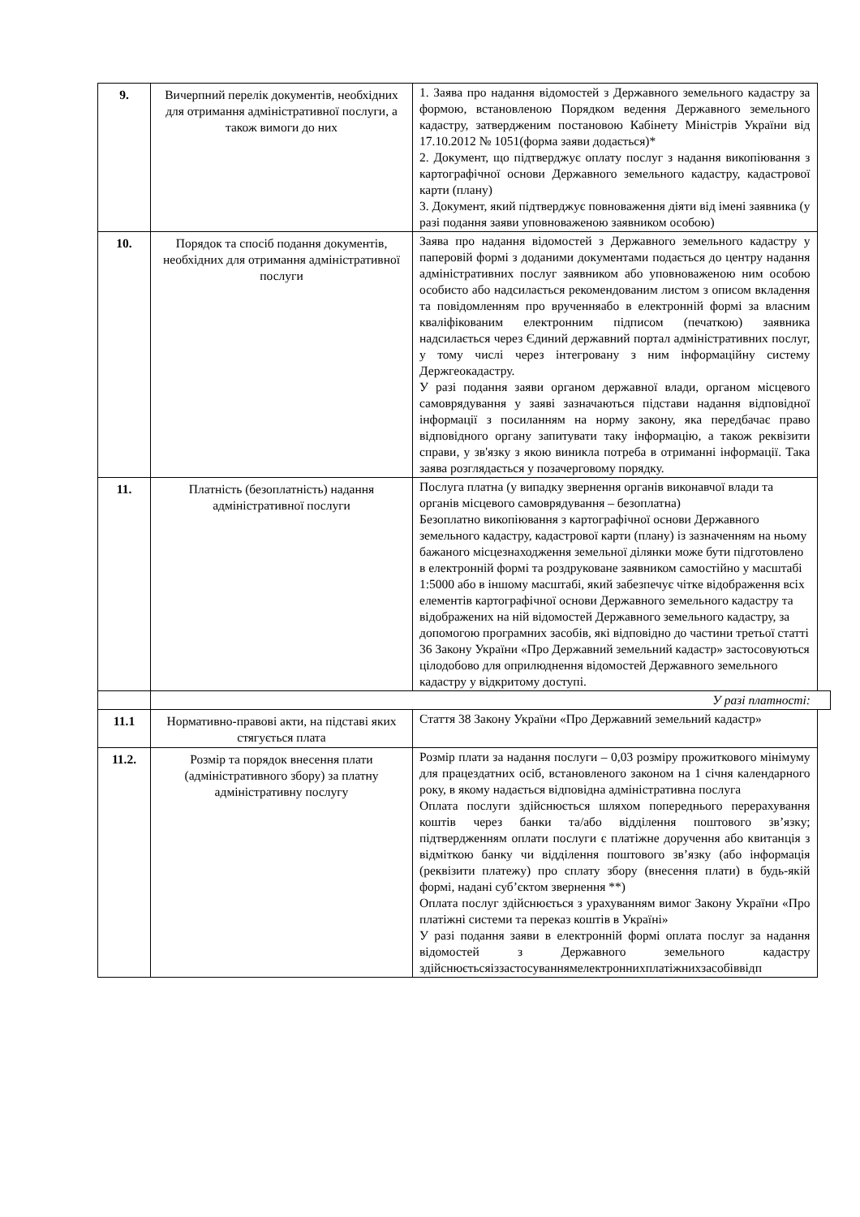| 9. | Вичерпний перелік документів, необхідних для отримання адміністративної послуги, а також вимоги до них | 1. Заява про надання відомостей з Державного земельного кадастру за формою, встановленою Порядком ведення Державного земельного кадастру, затвердженим постановою Кабінету Міністрів України від 17.10.2012 № 1051(форма заяви додається)* 2. Документ, що підтверджує оплату послуг з надання викопіювання з картографічної основи Державного земельного кадастру, кадастрової карти (плану) 3. Документ, який підтверджує повноваження діяти від імені заявника (у разі подання заяви уповноваженою заявником особою) | |
| 10. | Порядок та спосіб подання документів, необхідних для отримання адміністративної послуги | Заява про надання відомостей з Державного земельного кадастру у паперовій формі з доданими документами подається до центру надання адміністративних послуг заявником або уповноваженою ним особою особисто або надсилається рекомендованим листом з описом вкладення та повідомленням про врученняабо в електронній формі за власним кваліфікованим електронним підписом (печаткою) заявника надсилається через Єдиний державний портал адміністративних послуг, у тому числі через інтегровану з ним інформаційну систему Держгеокадастру. У разі подання заяви органом державної влади, органом місцевого самоврядування у заяві зазначаються підстави надання відповідної інформації з посиланням на норму закону, яка передбачає право відповідного органу запитувати таку інформацію, а також реквізити справи, у зв'язку з якою виникла потреба в отриманні інформації. Така заява розглядається у позачерговому порядку. | |
| 11. | Платність (безоплатність) надання адміністративної послуги | Послуга платна (у випадку звернення органів виконавчої влади та органів місцевого самоврядування – безоплатна) Безоплатно викопіювання з картографічної основи Державного земельного кадастру, кадастрової карти (плану) із зазначенням на ньому бажаного місцезнаходження земельної ділянки може бути підготовлено в електронній формі та роздруковане заявником самостійно у масштабі 1:5000 або в іншому масштабі, який забезпечує чітке відображення всіх елементів картографічної основи Державного земельного кадастру та відображених на ній відомостей Державного земельного кадастру, за допомогою програмних засобів, які відповідно до частини третьої статті 36 Закону України «Про Державний земельний кадастр» застосовуються цілодобово для оприлюднення відомостей Державного земельного кадастру у відкритому доступі. | |
| | У разі платності: | | |
| 11.1 | Нормативно-правові акти, на підставі яких стягується плата | Стаття 38 Закону України «Про Державний земельний кадастр» | |
| 11.2. | Розмір та порядок внесення плати (адміністративного збору) за платну адміністративну послугу | Розмір плати за надання послуги – 0,03 розміру прожиткового мінімуму для працездатних осіб, встановленого законом на 1 січня календарного року, в якому надається відповідна адміністративна послуга Оплата послуги здійснюється шляхом попереднього перерахування коштів через банки та/або відділення поштового зв’язку; підтвердженням оплати послуги є платіжне доручення або квитанція з відміткою банку чи відділення поштового зв’язку (або інформація (реквізити платежу) про сплату збору (внесення плати) в будь-якій формі, надані суб’єктом звернення **) Оплата послуг здійснюється з урахуванням вимог Закону України «Про платіжні системи та переказ коштів в Україні» У разі подання заяви в електронній формі оплата послуг за надання відомостей з Державного земельного кадастру здійснюєтьсяіззастосуваннямелектроннихплатіжнихзасобіввідп | |